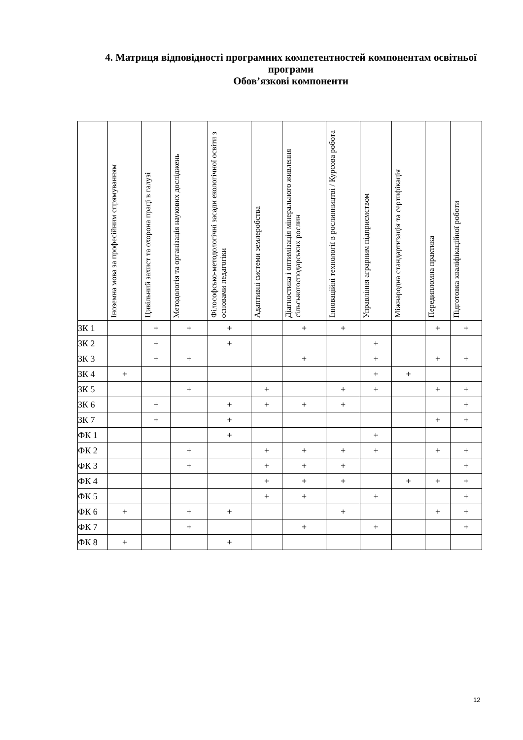4. Матриця відповідності програмних компетентностей компонентам освітньої програми
Обов’язкові компоненти
| | Іноземна мова за професійним спрямуванням | Цивільний захист та охорона праці в галузі | Методологія та організація наукових досліджень | Філософсько-методологічні засади екологічної освіти з основами педагогіки | Адаптивні системи землеробства | Діагностика і оптимізація мінерального живлення сільськогосподарських рослин | Інноваційні технології в рослинництві / Курсова робота | Управління аграрним підприємством | Міжнародна стандартизація та сертифікація | Передипломна практика | Підготовка кваліфікаційної роботи |
| --- | --- | --- | --- | --- | --- | --- | --- | --- | --- | --- | --- |
| ЗК 1 | | + | + | + | | + | + | | | + | + |
| ЗК 2 | | + | | + | | | | + | | | |
| ЗК 3 | | + | + | | | + | | + | | + | + |
| ЗК 4 | + | | | | | | | + | + | | |
| ЗК 5 | | | + | | + | | + | + | | + | + |
| ЗК 6 | | + | | + | + | + | + | | | | + |
| ЗК 7 | | + | | + | | | | | | + | + |
| ФК 1 | | | | + | | | | + | | | |
| ФК 2 | | | + | | + | + | + | + | | + | + |
| ФК 3 | | | + | | + | + | + | | | | + |
| ФК 4 | | | | | + | + | + | | + | + | + |
| ФК 5 | | | | | + | + | | + | | | + |
| ФК 6 | + | | + | + | | | + | | | + | + |
| ФК 7 | | | + | | | + | | + | | | + |
| ФК 8 | + | | | + | | | | | | | |
12